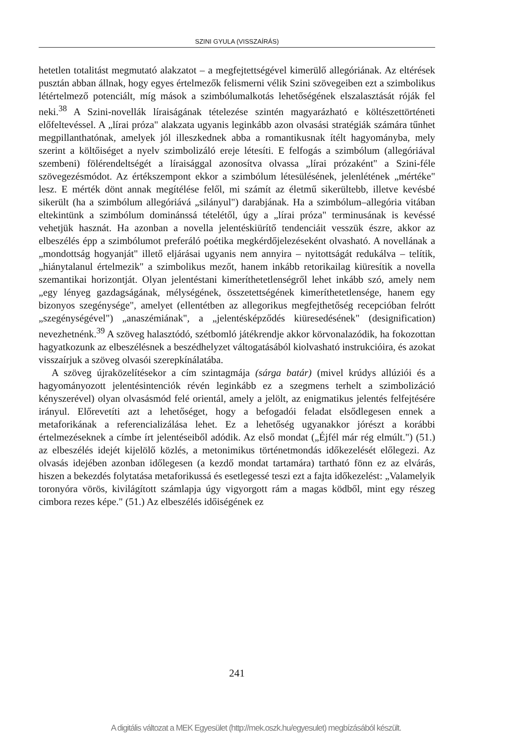SZINI GYULA (VISSZAÍRÁS)
hetetlen totalitást megmutató alakzatot – a megfejtettségével kimerülő allegóriának. Az eltérések pusztán abban állnak, hogy egyes értelmezők felismerni vélik Szini szövegeiben ezt a szimbolikus létértelmező potenciált, míg mások a szimbólumalkotás lehetőségének elszalasztását róják fel neki.<sup>38</sup> A Szini-novellák líraiságának tételezése szintén magyarázható e költészettörténeti előfeltevéssel. A „lírai próza" alakzata ugyanis leginkább azon olvasási stratégiák számára tűnhet megpillanthatónak, amelyek jól illeszkednek abba a romantikusnak ítélt hagyományba, mely szerint a költőiséget a nyelv szimbolizáló ereje létesíti. E felfogás a szimbólum (allegóriával szembeni) fölérendeltségét a líraisággal azonosítva olvassa „lírai prózaként" a Szini-féle szövegezésmódot. Az értékszempont ekkor a szimbólum létesülésének, jelenlétének „mértéke" lesz. E mérték dönt annak megítélése felől, mi számít az életmű sikerültebb, illetve kevésbé sikerült (ha a szimbólum allegóriává „silányul") darabjának. Ha a szimbólum–allegória vitában eltekintünk a szimbólum dominánssá tételétől, úgy a „lírai próza" terminusának is kevéssé vehetjük hasznát. Ha azonban a novella jelentéskiürítő tendenciáit vesszük észre, akkor az elbeszélés épp a szimbólumot preferáló poétika megkérdőjelezéseként olvasható. A novellának a „mondottság hogyanját" illető eljárásai ugyanis nem annyira – nyitottságát redukálva – telítik, „hiánytalanul értelmezik" a szimbolikus mezőt, hanem inkább retorikailag kiüresítik a novella szemantikai horizontját. Olyan jelentéstani kimeríthetetlenségről lehet inkább szó, amely nem „egy lényeg gazdagságának, mélységének, összetettségének kimeríthetetlensége, hanem egy bizonyos szegénysége", amelyet (ellentétben az allegorikus megfejthetőség recepcióban felrótt „szegénységével") „anaszémiának", a „jelentésképződés kiüresedésének" (designification) nevezhetnénk.<sup>39</sup> A szöveg halasztódó, szétbomló játékrendje akkor körvonalazódik, ha fokozottan hagyatkozunk az elbeszélésnek a beszédhelyzet váltogatásából kiolvasható instrukcióira, és azokat visszaírjuk a szöveg olvasói szerepkínálatába.
A szöveg újraközelítésekor a cím szintagmája (sárga batár) (mivel krúdys allúziói és a hagyományozott jelentésintenciók révén leginkább ez a szegmens terhelt a szimbolizáció kényszerével) olyan olvasásmód felé orientál, amely a jelölt, az enigmatikus jelentés felfejtésére irányul. Előrevetíti azt a lehetőséget, hogy a befogadói feladat elsődlegesen ennek a metaforikának a referencializálása lehet. Ez a lehetőség ugyanakkor jórészt a korábbi értelmezéseknek a címbe írt jelentéseiből adódik. Az első mondat („Éjfél már rég elmúlt.") (51.) az elbeszélés idejét kijelölő közlés, a metonimikus történetmondás időkezelését előlegezi. Az olvasás idejében azonban időlegesen (a kezdő mondat tartamára) tartható fönn ez az elvárás, hiszen a bekezdés folytatása metaforikussá és esetlegessé teszi ezt a fajta időkezelést: „Valamelyik toronyóra vörös, kivilágított számlapja úgy vigyorgott rám a magas ködből, mint egy részeg cimbora rezes képe." (51.) Az elbeszélés időiségének ez
241
A digitális változat a MEK Egyesület (http://mek.oszk.hu/egyesulet) megbízásából készült.